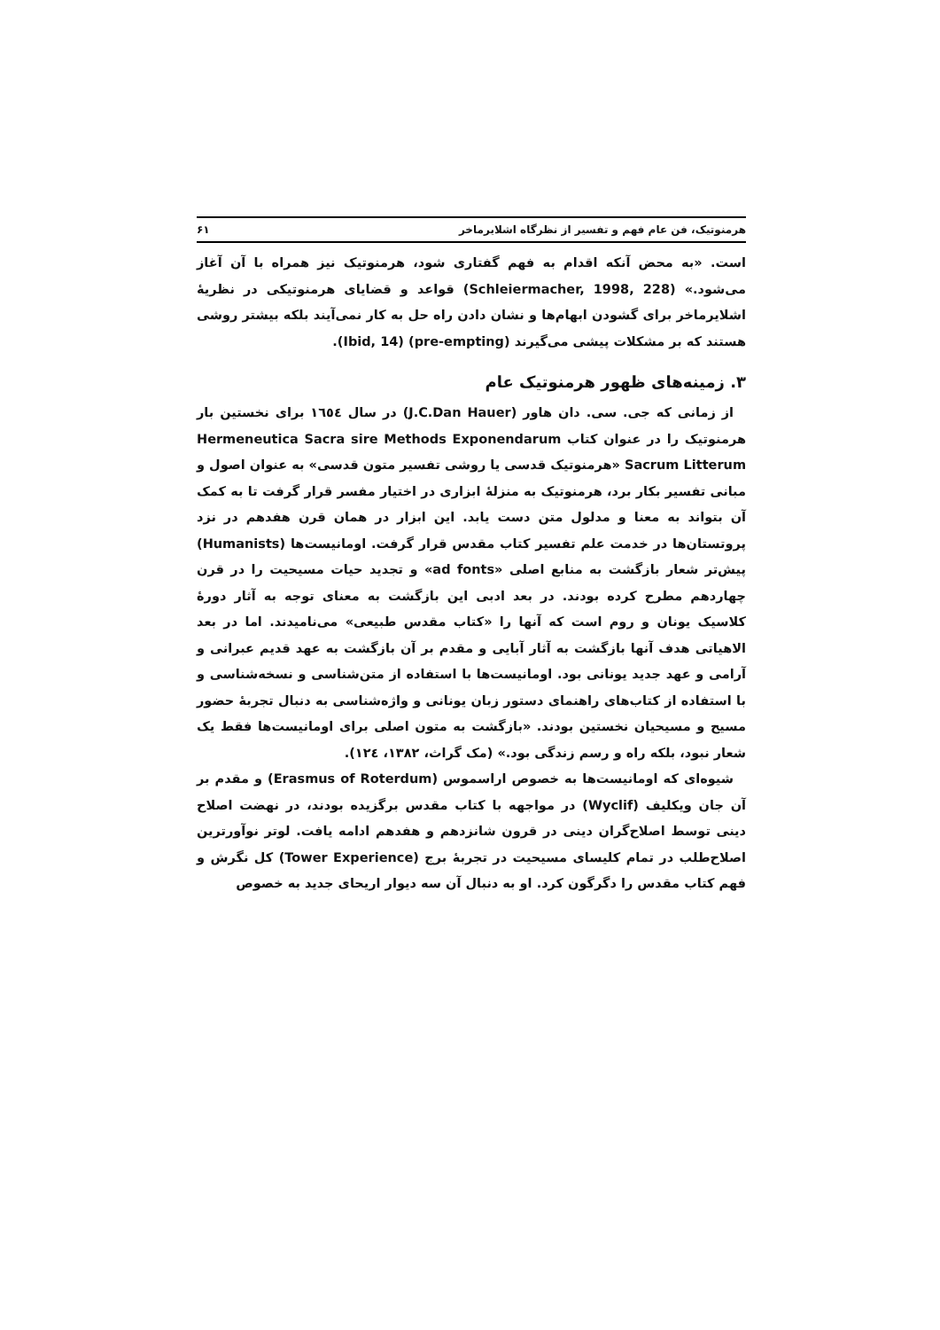هرمنوتیک، فن عام فهم و تفسیر از نظرگاه اشلایرماخر ۶۱
است. «به محض آنکه اقدام به فهم گفتاری شود، هرمنوتیک نیز همراه با آن آغاز می‌شود.» (Schleiermacher, 1998, 228) قواعد و قضایای هرمنوتیکی در نظریهٔ اشلایرماخر برای گشودن ابهام‌ها و نشان دادن راه حل به کار نمی‌آیند بلکه بیشتر روشی هستند که بر مشکلات پیشی می‌گیرند (pre-empting) (Ibid, 14).
۳. زمینه‌های ظهور هرمنوتیک عام
از زمانی که جی. سی. دان هاور (J.C.Dan Hauer) در سال ١٦٥٤ برای نخستین بار هرمنوتیک را در عنوان کتاب Hermeneutica Sacra sire Methods Exponendarum Sacrum Litterum «هرمنوتیک قدسی یا روشی تفسیر متون قدسی» به عنوان اصول و مبانی تفسیر بکار برد، هرمنوتیک به منزلهٔ ابزاری در اختیار مفسر قرار گرفت تا به کمک آن بتواند به معنا و مدلول متن دست یابد. این ابزار در همان قرن هفدهم در نزد پروتستان‌ها در خدمت علم تفسیر کتاب مقدس قرار گرفت. اومانیست‌ها (Humanists) پیش‌تر شعار بازگشت به منابع اصلی «ad fonts» و تجدید حیات مسیحیت را در قرن چهاردهم مطرح کرده بودند. در بعد ادبی این بازگشت به معنای توجه به آثار دورهٔ کلاسیک یونان و روم است که آنها را «کتاب مقدس طبیعی» می‌نامیدند. اما در بعد الاهیاتی هدف آنها بازگشت به آثار آبایی و مقدم بر آن بازگشت به عهد قدیم عبرانی و آرامی و عهد جدید یونانی بود. اومانیست‌ها با استفاده از متن‌شناسی و نسخه‌شناسی و با استفاده از کتاب‌های راهنمای دستور زبان یونانی و واژه‌شناسی به دنبال تجربهٔ حضور مسیح و مسیحیان نخستین بودند. «بازگشت به متون اصلی برای اومانیست‌ها فقط یک شعار نبود، بلکه راه و رسم زندگی بود.» (مک گراث، ١٣٨٢، ١٢٤).
شیوه‌ای که اومانیست‌ها به خصوص اراسموس (Erasmus of Roterdum) و مقدم بر آن جان ویکلیف (Wyclif) در مواجهه با کتاب مقدس برگزیده بودند، در نهضت اصلاح دینی توسط اصلاح‌گران دینی در قرون شانزدهم و هفدهم ادامه یافت. لوتر نوآورترین اصلاح‌طلب در تمام کلیسای مسیحیت در تجربهٔ برج (Tower Experience) کل نگرش و فهم کتاب مقدس را دگرگون کرد. او به دنبال آن سه دیوار اریحای جدید به خصوص